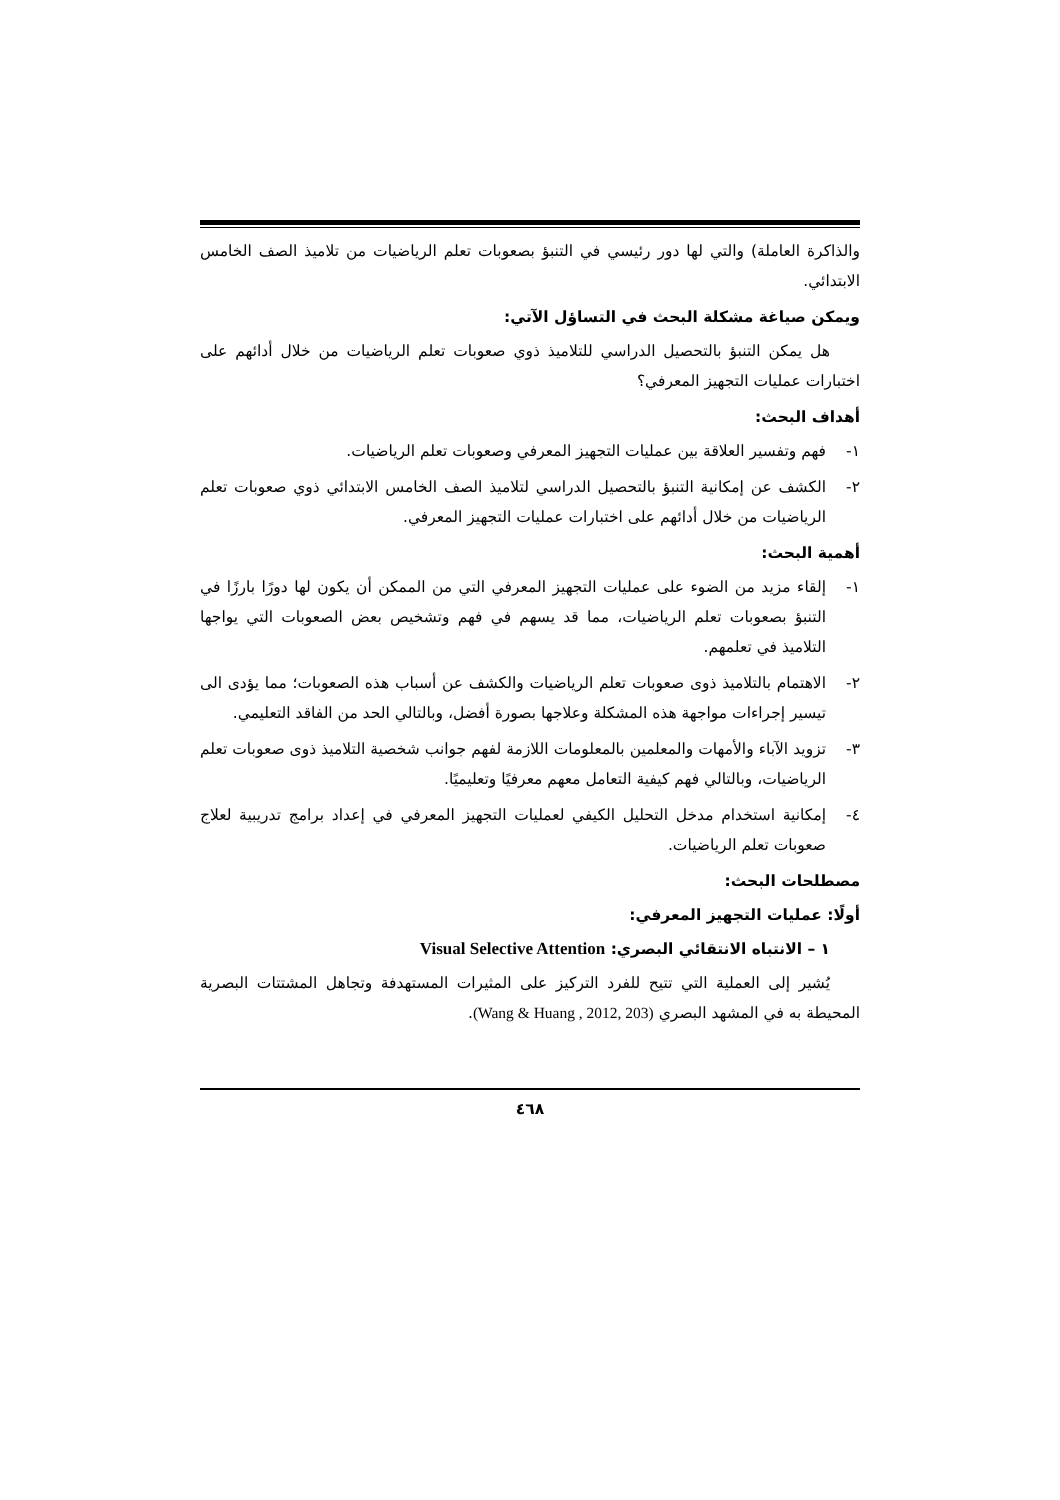والذاكرة العاملة) والتي لها دور رئيسي في التنبؤ بصعوبات تعلم الرياضيات من تلاميذ الصف الخامس الابتدائي.
ويمكن صياغة مشكلة البحث في التساؤل الآتي:
هل يمكن التنبؤ بالتحصيل الدراسي للتلاميذ ذوي صعوبات تعلم الرياضيات من خلال أدائهم على اختبارات عمليات التجهيز المعرفي؟
أهداف البحث:
١- فهم وتفسير العلاقة بين عمليات التجهيز المعرفي وصعوبات تعلم الرياضيات.
٢- الكشف عن إمكانية التنبؤ بالتحصيل الدراسي لتلاميذ الصف الخامس الابتدائي ذوي صعوبات تعلم الرياضيات من خلال أدائهم على اختبارات عمليات التجهيز المعرفي.
أهمية البحث:
١- إلقاء مزيد من الضوء على عمليات التجهيز المعرفي التي من الممكن أن يكون لها دورًا بارزًا في التنبؤ بصعوبات تعلم الرياضيات، مما قد يسهم في فهم وتشخيص بعض الصعوبات التي يواجها التلاميذ في تعلمهم.
٢- الاهتمام بالتلاميذ ذوى صعوبات تعلم الرياضيات والكشف عن أسباب هذه الصعوبات؛ مما يؤدى الى تيسير إجراءات مواجهة هذه المشكلة وعلاجها بصورة أفضل، وبالتالي الحد من الفاقد التعليمي.
٣- تزويد الآباء والأمهات والمعلمين بالمعلومات اللازمة لفهم جوانب شخصية التلاميذ ذوى صعوبات تعلم الرياضيات، وبالتالي فهم كيفية التعامل معهم معرفيًا وتعليميًا.
٤- إمكانية استخدام مدخل التحليل الكيفي لعمليات التجهيز المعرفي في إعداد برامج تدريبية لعلاج صعوبات تعلم الرياضيات.
مصطلحات البحث:
أولًا: عمليات التجهيز المعرفي:
١ – الانتباه الانتقائي البصري: Visual Selective Attention
يُشير إلى العملية التي تتيح للفرد التركيز على المثيرات المستهدفة وتجاهل المشتتات البصرية المحيطة به في المشهد البصري (Wang & Huang , 2012, 203).
٤٦٨